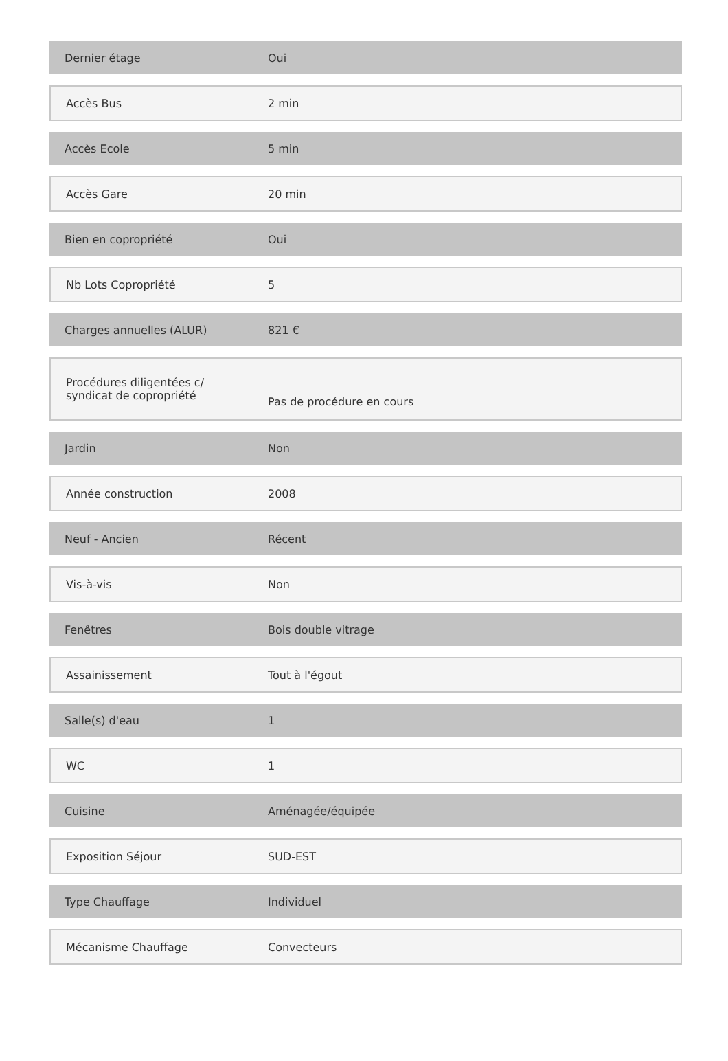| Dernier étage | Oui |
| Accès Bus | 2 min |
| Accès Ecole | 5 min |
| Accès Gare | 20 min |
| Bien en copropriété | Oui |
| Nb Lots Copropriété | 5 |
| Charges annuelles (ALUR) | 821 € |
| Procédures diligentées c/ syndicat de copropriété | Pas de procédure en cours |
| Jardin | Non |
| Année construction | 2008 |
| Neuf - Ancien | Récent |
| Vis-à-vis | Non |
| Fenêtres | Bois double vitrage |
| Assainissement | Tout à l'égout |
| Salle(s) d'eau | 1 |
| WC | 1 |
| Cuisine | Aménagée/équipée |
| Exposition Séjour | SUD-EST |
| Type Chauffage | Individuel |
| Mécanisme Chauffage | Convecteurs |